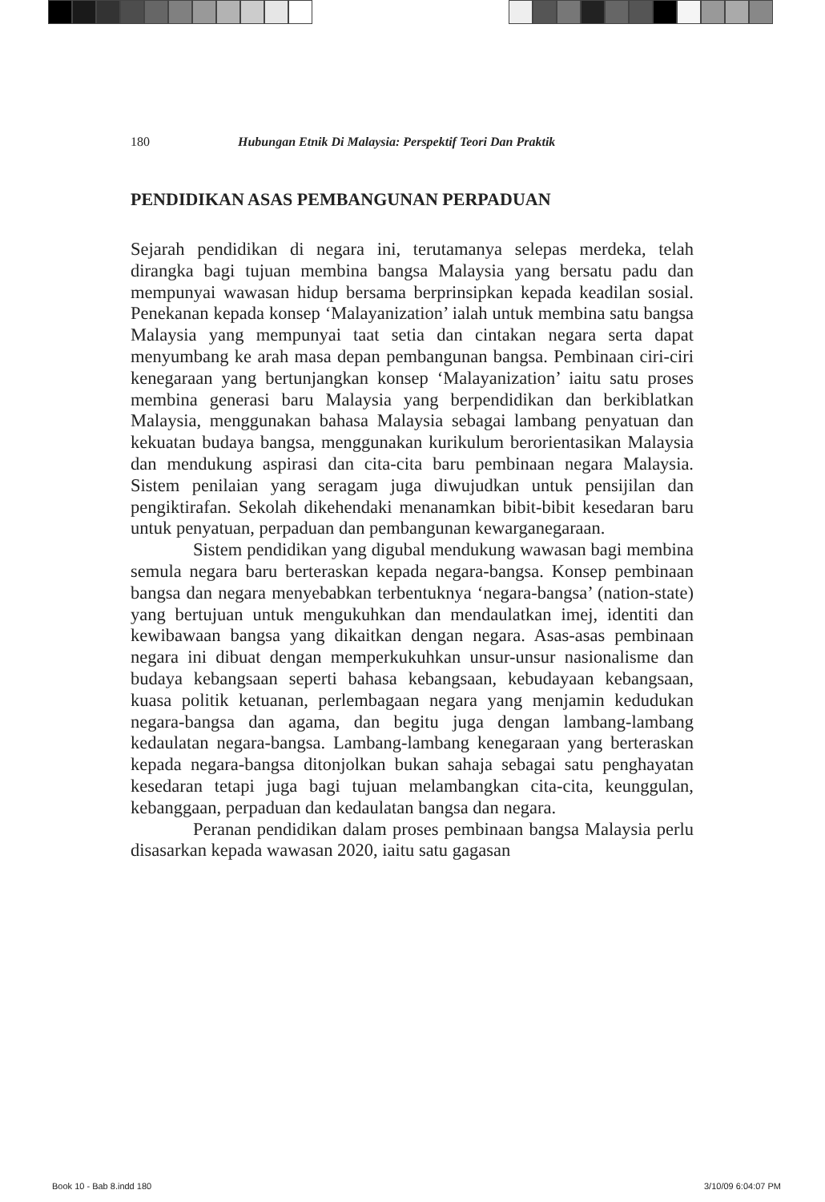180 Hubungan Etnik Di Malaysia: Perspektif Teori Dan Praktik
PENDIDIKAN ASAS PEMBANGUNAN PERPADUAN
Sejarah pendidikan di negara ini, terutamanya selepas merdeka, telah dirangka bagi tujuan membina bangsa Malaysia yang bersatu padu dan mempunyai wawasan hidup bersama berprinsipkan kepada keadilan sosial. Penekanan kepada konsep ‘Malayanization’ ialah untuk membina satu bangsa Malaysia yang mempunyai taat setia dan cintakan negara serta dapat menyumbang ke arah masa depan pembangunan bangsa. Pembinaan ciri-ciri kenegaraan yang bertunjangkan konsep ‘Malayanization’ iaitu satu proses membina generasi baru Malaysia yang berpendidikan dan berkiblatkan Malaysia, menggunakan bahasa Malaysia sebagai lambang penyatuan dan kekuatan budaya bangsa, menggunakan kurikulum berorientasikan Malaysia dan mendukung aspirasi dan cita-cita baru pembinaan negara Malaysia. Sistem penilaian yang seragam juga diwujudkan untuk pensijilan dan pengiktirafan. Sekolah dikehendaki menanamkan bibit-bibit kesedaran baru untuk penyatuan, perpaduan dan pembangunan kewarganegaraan.
Sistem pendidikan yang digubal mendukung wawasan bagi membina semula negara baru berteraskan kepada negara-bangsa. Konsep pembinaan bangsa dan negara menyebabkan terbentuknya ‘negara-bangsa’ (nation-state) yang bertujuan untuk mengukuhkan dan mendaulatkan imej, identiti dan kewibawaan bangsa yang dikaitkan dengan negara. Asas-asas pembinaan negara ini dibuat dengan memperkukuhkan unsur-unsur nasionalisme dan budaya kebangsaan seperti bahasa kebangsaan, kebudayaan kebangsaan, kuasa politik ketuanan, perlembagaan negara yang menjamin kedudukan negara-bangsa dan agama, dan begitu juga dengan lambang-lambang kedaulatan negara-bangsa. Lambang-lambang kenegaraan yang berteraskan kepada negara-bangsa ditonjolkan bukan sahaja sebagai satu penghayatan kesedaran tetapi juga bagi tujuan melambangkan cita-cita, keunggulan, kebanggaan, perpaduan dan kedaulatan bangsa dan negara.
Peranan pendidikan dalam proses pembinaan bangsa Malaysia perlu disasarkan kepada wawasan 2020, iaitu satu gagasan
Book 10 - Bab 8.indd 180 3/10/09 6:04:07 PM